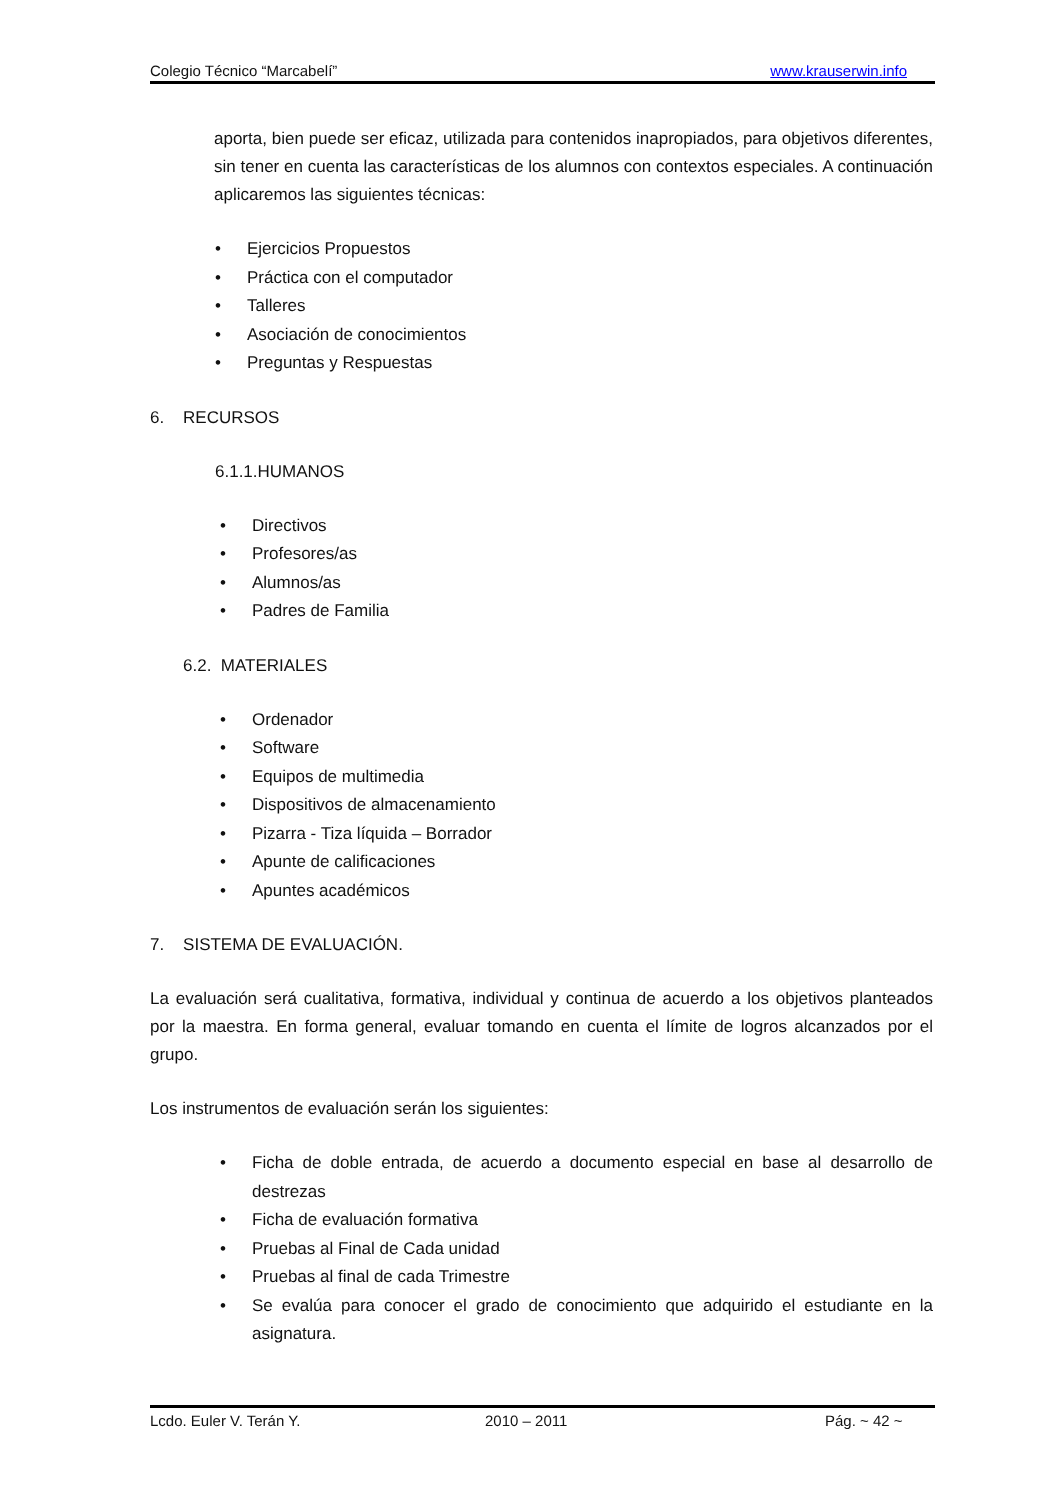Colegio Técnico “Marcabelí” www.krauserwin.info
aporta, bien puede ser eficaz, utilizada para contenidos inapropiados, para objetivos diferentes, sin tener en cuenta las características de los alumnos con contextos especiales. A continuación aplicaremos las siguientes técnicas:
• Ejercicios Propuestos
• Práctica con el computador
• Talleres
• Asociación de conocimientos
• Preguntas y Respuestas
6. RECURSOS
6.1.1.HUMANOS
• Directivos
• Profesores/as
• Alumnos/as
• Padres de Familia
6.2. MATERIALES
• Ordenador
• Software
• Equipos de multimedia
• Dispositivos de almacenamiento
• Pizarra - Tiza líquida – Borrador
• Apunte de calificaciones
• Apuntes académicos
7. SISTEMA DE EVALUACIÓN.
La evaluación será cualitativa, formativa, individual y continua de acuerdo a los objetivos planteados por la maestra. En forma general, evaluar tomando en cuenta el límite de logros alcanzados por el grupo.
Los instrumentos de evaluación serán los siguientes:
• Ficha de doble entrada, de acuerdo a documento especial en base al desarrollo de destrezas
• Ficha de evaluación formativa
• Pruebas al Final de Cada unidad
• Pruebas al final de cada Trimestre
• Se evalúa para conocer el grado de conocimiento que adquirido el estudiante en la asignatura.
Lcdo. Euler V. Terán Y. 2010 – 2011 Pág. ~ 42 ~